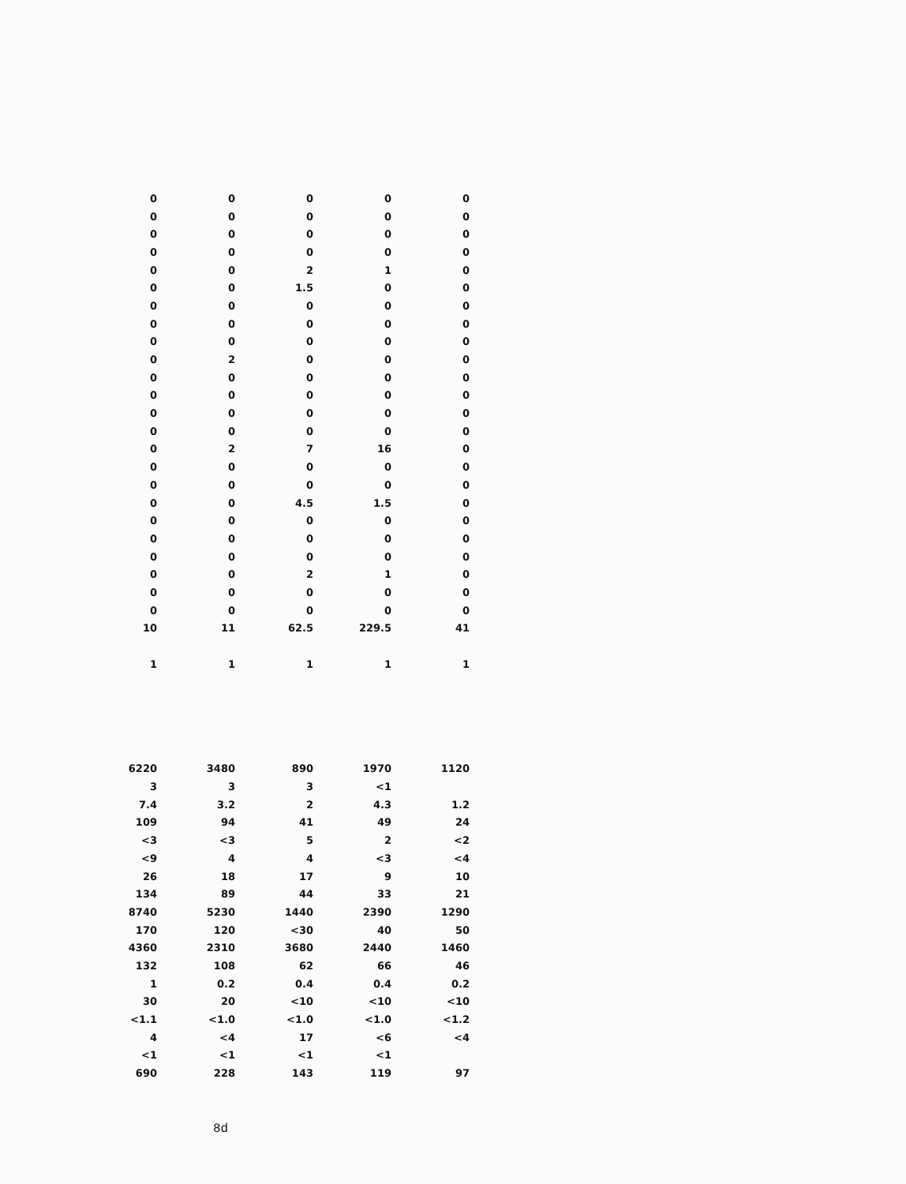| 0 | 0 | 0 | 0 | 0 |
| 0 | 0 | 0 | 0 | 0 |
| 0 | 0 | 0 | 0 | 0 |
| 0 | 0 | 0 | 0 | 0 |
| 0 | 0 | 2 | 1 | 0 |
| 0 | 0 | 1.5 | 0 | 0 |
| 0 | 0 | 0 | 0 | 0 |
| 0 | 0 | 0 | 0 | 0 |
| 0 | 0 | 0 | 0 | 0 |
| 0 | 2 | 0 | 0 | 0 |
| 0 | 0 | 0 | 0 | 0 |
| 0 | 0 | 0 | 0 | 0 |
| 0 | 0 | 0 | 0 | 0 |
| 0 | 0 | 0 | 0 | 0 |
| 0 | 2 | 7 | 16 | 0 |
| 0 | 0 | 0 | 0 | 0 |
| 0 | 0 | 0 | 0 | 0 |
| 0 | 0 | 4.5 | 1.5 | 0 |
| 0 | 0 | 0 | 0 | 0 |
| 0 | 0 | 0 | 0 | 0 |
| 0 | 0 | 0 | 0 | 0 |
| 0 | 0 | 2 | 1 | 0 |
| 0 | 0 | 0 | 0 | 0 |
| 0 | 0 | 0 | 0 | 0 |
| 10 | 11 | 62.5 | 229.5 | 41 |
| 1 | 1 | 1 | 1 | 1 |
| 6220 | 3480 | 890 | 1970 | 1120 |
| 3 | 3 | 3 | <1 | |
| 7.4 | 3.2 | 2 | 4.3 | 1.2 |
| 109 | 94 | 41 | 49 | 24 |
| <3 | <3 | 5 | 2 | <2 |
| <9 | 4 | 4 | <3 | <4 |
| 26 | 18 | 17 | 9 | 10 |
| 134 | 89 | 44 | 33 | 21 |
| 8740 | 5230 | 1440 | 2390 | 1290 |
| 170 | 120 | <30 | 40 | 50 |
| 4360 | 2310 | 3680 | 2440 | 1460 |
| 132 | 108 | 62 | 66 | 46 |
| 1 | 0.2 | 0.4 | 0.4 | 0.2 |
| 30 | 20 | <10 | <10 | <10 |
| <1.1 | <1.0 | <1.0 | <1.0 | <1.2 |
| 4 | <4 | 17 | <6 | <4 |
| <1 | <1 | <1 | <1 | |
| 690 | 228 | 143 | 119 | 97 |
8d